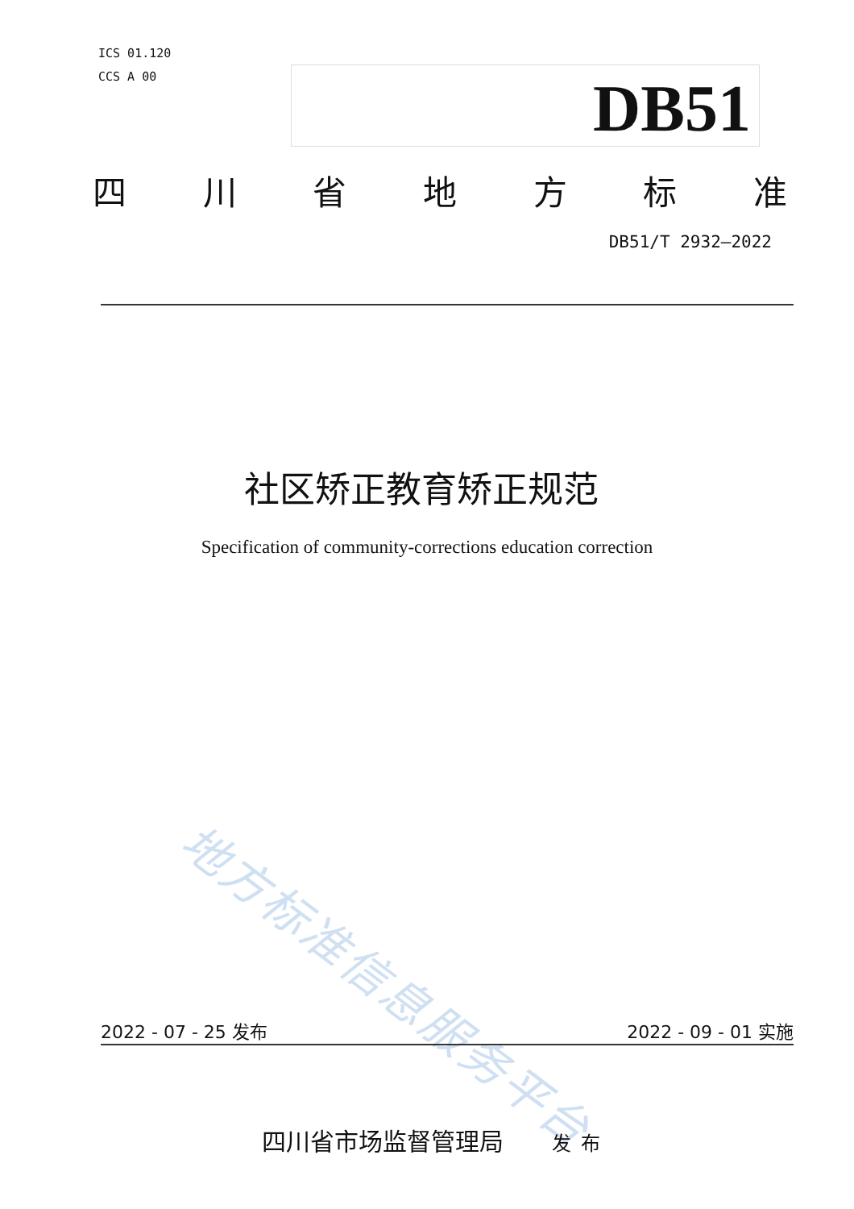ICS 01.120
CCS A 00
DB51
四川省地方标准
DB51/T 2932—2022
社区矫正教育矫正规范
Specification of community-corrections education correction
地方标准信息服务平台
2022 - 07 - 25 发布 2022 - 09 - 01 实施
四川省市场监督管理局 发布